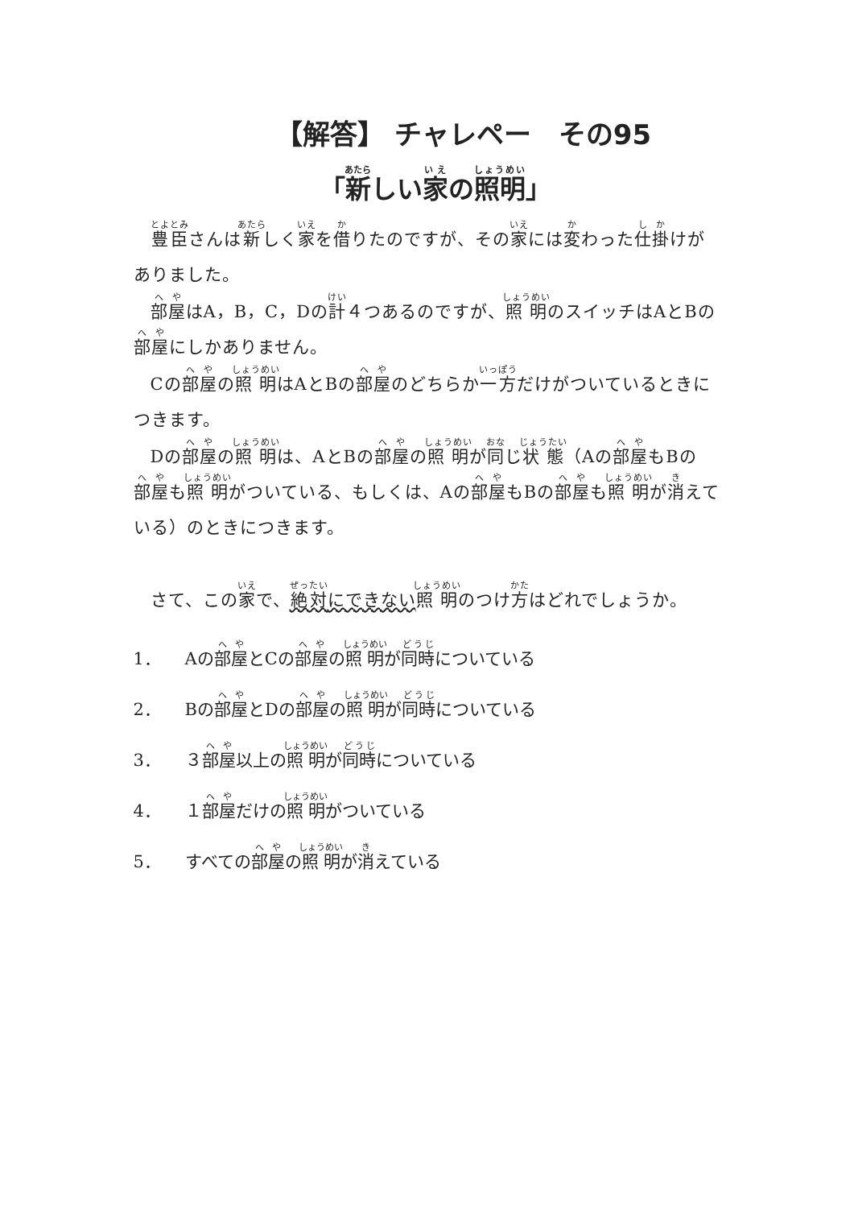【解答】 チャレペー　その95
「新しい家の照明」
豊臣さんは新しく家を借りたのですが、その家には変わった仕掛けがありました。
部屋はA，B，C，Dの計４つあるのですが、照明のスイッチはAとBの部屋にしかありません。
Cの部屋の照明はAとBの部屋のどちらか一方だけがついているときにつきます。
Dの部屋の照明は、AとBの部屋の照明が同じ状態（Aの部屋もBの部屋も照明がついている、もしくは、Aの部屋もBの部屋も照明が消えている）のときにつきます。
さて、この家で、絶対にできない 照明のつけ方はどれでしょうか。
1． Aの部屋とCの部屋の照明が同時についている
2． Bの部屋とDの部屋の照明が同時についている
3． ３部屋以上の照明が同時についている
4． １部屋だけの照明がついている
5． すべての部屋の照明が消えている